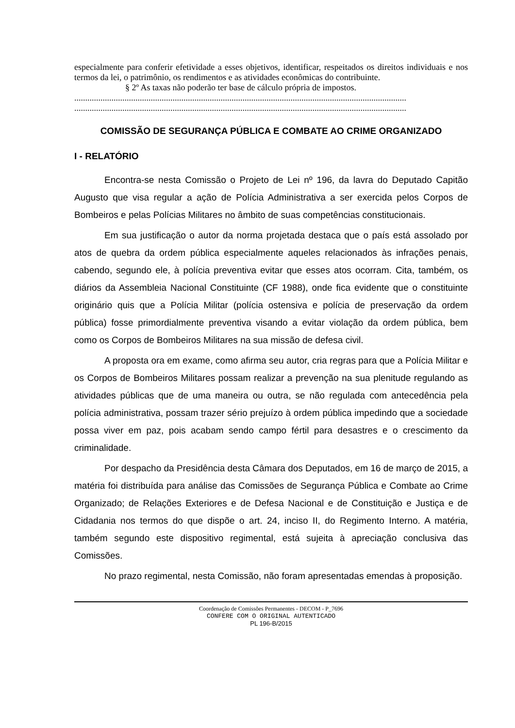especialmente para conferir efetividade a esses objetivos, identificar, respeitados os direitos individuais e nos termos da lei, o patrimônio, os rendimentos e as atividades econômicas do contribuinte.
§ 2º As taxas não poderão ter base de cálculo própria de impostos.
........................................................................................................................................................
........................................................................................................................................................
COMISSÃO DE SEGURANÇA PÚBLICA E COMBATE AO CRIME ORGANIZADO
I - RELATÓRIO
Encontra-se nesta Comissão o Projeto de Lei nº 196, da lavra do Deputado Capitão Augusto que visa regular a ação de Polícia Administrativa a ser exercida pelos Corpos de Bombeiros e pelas Polícias Militares no âmbito de suas competências constitucionais.
Em sua justificação o autor da norma projetada destaca que o país está assolado por atos de quebra da ordem pública especialmente aqueles relacionados às infrações penais, cabendo, segundo ele, à polícia preventiva evitar que esses atos ocorram. Cita, também, os diários da Assembleia Nacional Constituinte (CF 1988), onde fica evidente que o constituinte originário quis que a Polícia Militar (polícia ostensiva e polícia de preservação da ordem pública) fosse primordialmente preventiva visando a evitar violação da ordem pública, bem como os Corpos de Bombeiros Militares na sua missão de defesa civil.
A proposta ora em exame, como afirma seu autor, cria regras para que a Polícia Militar e os Corpos de Bombeiros Militares possam realizar a prevenção na sua plenitude regulando as atividades públicas que de uma maneira ou outra, se não regulada com antecedência pela polícia administrativa, possam trazer sério prejuízo à ordem pública impedindo que a sociedade possa viver em paz, pois acabam sendo campo fértil para desastres e o crescimento da criminalidade.
Por despacho da Presidência desta Câmara dos Deputados, em 16 de março de 2015, a matéria foi distribuída para análise das Comissões de Segurança Pública e Combate ao Crime Organizado; de Relações Exteriores e de Defesa Nacional e de Constituição e Justiça e de Cidadania nos termos do que dispõe o art. 24, inciso II, do Regimento Interno. A matéria, também segundo este dispositivo regimental, está sujeita à apreciação conclusiva das Comissões.
No prazo regimental, nesta Comissão, não foram apresentadas emendas à proposição.
Coordenação de Comissões Permanentes - DECOM - P_7696
CONFERE COM O ORIGINAL AUTENTICADO
PL 196-B/2015